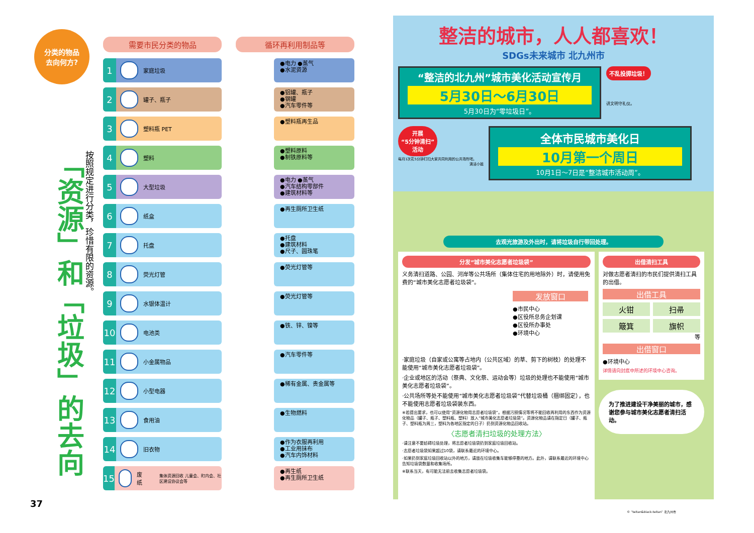分类的物品
去向何方?
「资源」和「垃圾」的去向
按照规定进行分类，珍惜有限的资源。
需要市民分类的物品 循环再利用制品等
1 家庭垃圾
●电力 ●蒸气
●水泥资源
2 罐子、瓶子
●铝罐、瓶子
●钢罐
●汽车零件等
3 塑料瓶 PET
●塑料瓶再生品
4 塑料
●塑料原料
●制铁原料等
5 大型垃圾
●电力 ●蒸气
●汽车结构零部件
●建筑材料等
6 纸盒
●再生厕所卫生纸
7 托盘
●托盘
●建筑材料
●尺子、圆珠笔
8 荧光灯管
●荧光灯管等
9 水银体温计
●荧光灯管等
10 电池类
●铁、锌、镍等
11 小金属物品
●汽车零件等
12 小型电器
●稀有金属、贵金属等
13 食用油
●生物燃料
14 旧衣物
●作为衣服再利用
●工业用抹布
●汽车内饰材料
15 废纸 集体资源回收 儿童会、町内会、社区建设协议会等
●再生纸
●再生厕所卫生纸
37
整洁的城市，人人都喜欢！
SDGs未来城市 北九州市
“整洁的北九州”城市美化活动宣传月
5月30日～6月30日
5月30日为“零垃圾日”。
不乱投掷垃圾！
讲文明守礼仪。
开展
“5分钟清扫”
活动
每月1次花5分钟打扫大家共同利用的公共场所吧。
清洁小姐
全体市民城市美化日
10月第一个周日
10月1日～7日是“整洁城市活动周”。
去观光旅游及外出时，请将垃圾自行带回处理。
分发“城市美化志愿者垃圾袋”
义务清扫道路、公园、河岸等公共场所（集体住宅的用地除外）时，请使用免费的“城市美化志愿者垃圾袋”。
发放窗口
●市民中心
●区役所总务企划课
●区役所办事处
●环境中心
·家庭垃圾（自家或公寓等占地内（公共区域）的草、剪下的树枝）的处理不能使用“城市美化志愿者垃圾袋”。
·企业或地区的活动（祭典、文化祭、运动会等）垃圾的处理也不能使用“城市美化志愿者垃圾袋”。
·公共场所等处不能使用“城市美化志愿者垃圾袋”代替垃圾桶（捆绑固定），也不能使用志愿者垃圾袋装东西。
※若提出要求，也可以使用“资源化物用志愿者垃圾袋”。根据污损情况等将不能回收再利用的东西作为资源化物品（罐子、瓶子、塑料瓶、塑料）放入“城市美化志愿者垃圾袋”。资源化物品请在指定日（罐子、瓶子、塑料瓶为周三，塑料为各地区指定的日子）扔到资源化物品回收站。
〈志愿者清扫垃圾的处理方法〉
·请注意不要妨碍垃圾处理，将志愿者垃圾袋扔到家庭垃圾回收站。
·志愿者垃圾袋如果超过10袋，请联系最近的环境中心。
·如果扔到家庭垃圾回收站以外的地方，请放在垃圾收集车能够停靠的地方。此外，请联系最近的环境中心告知垃圾袋数量和收集场所。
※联系当天，有可能无法前去收集志愿者垃圾袋。
出借清扫工具
对做志愿者清扫的市民们提供清扫工具的出借。
出借工具
火钳
扫帚
簸箕
旗帜
等
出借窗口
●环境中心
详情请向封底中所述的环境中心咨询。
为了推进建设干净美丽的城市，感谢您参与城市美化志愿者清扫活动。
© “teitan&black-teitan” 北九州市